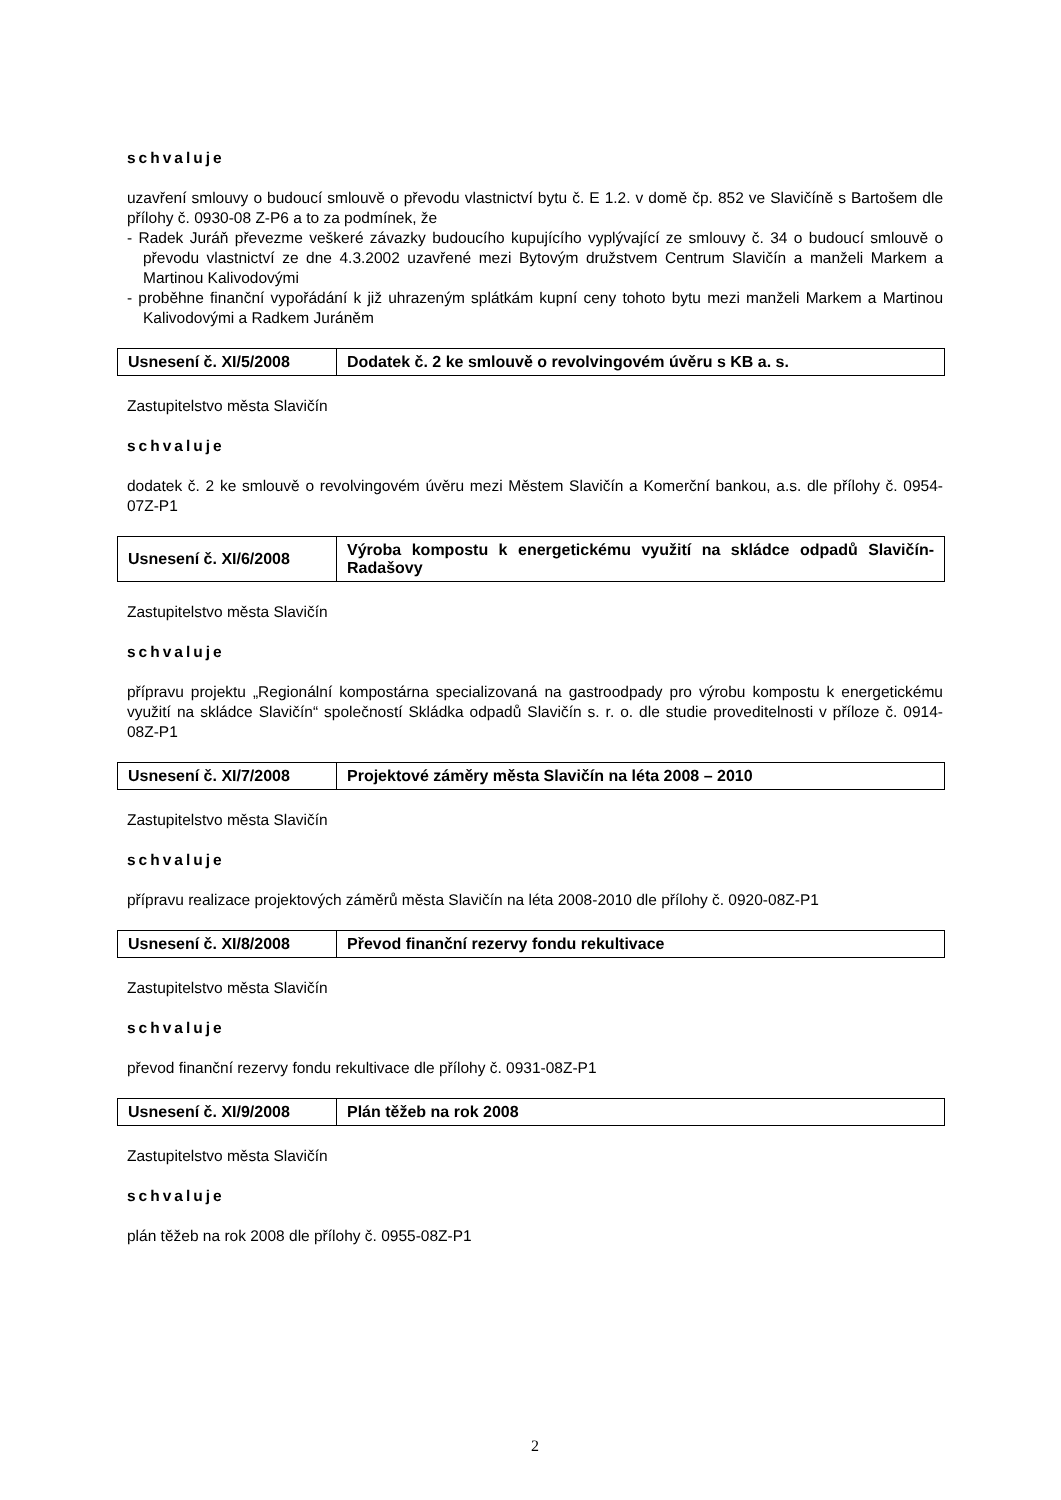schvaluje
uzavření smlouvy o budoucí smlouvě o převodu vlastnictví bytu č. E 1.2. v domě čp. 852 ve Slavičíně s Bartošem dle přílohy č. 0930-08 Z-P6 a to za podmínek, že
- Radek Juráň převezme veškeré závazky budoucího kupujícího vyplývající ze smlouvy č. 34 o budoucí smlouvě o převodu vlastnictví ze dne 4.3.2002 uzavřené mezi Bytovým družstvem Centrum Slavičín a manželi Markem a Martinou Kalivodovými
- proběhne finanční vypořádání k již uhrazeným splátkám kupní ceny tohoto bytu mezi manželi Markem a Martinou Kalivodovými a Radkem Juráněm
| Usnesení č. XI/5/2008 | Dodatek č. 2 ke smlouvě o revolvingovém úvěru s KB a. s. |
Zastupitelstvo města Slavičín
schvaluje
dodatek č. 2 ke smlouvě o revolvingovém úvěru mezi Městem Slavičín a Komerční bankou, a.s. dle přílohy č. 0954-07Z-P1
| Usnesení č. XI/6/2008 | Výroba kompostu k energetickému využití na skládce odpadů Slavičín-Radašovy |
Zastupitelstvo města Slavičín
schvaluje
přípravu projektu „Regionální kompostárna specializovaná na gastroodpady pro výrobu kompostu k energetickému využití na skládce Slavičín“ společností Skládka odpadů Slavičín s. r. o. dle studie proveditelnosti v příloze č. 0914-08Z-P1
| Usnesení č. XI/7/2008 | Projektové záměry města Slavičín na léta 2008 – 2010 |
Zastupitelstvo města Slavičín
schvaluje
přípravu realizace projektových záměrů města Slavičín na léta 2008-2010 dle přílohy č. 0920-08Z-P1
| Usnesení č. XI/8/2008 | Převod finanční rezervy fondu rekultivace |
Zastupitelstvo města Slavičín
schvaluje
převod finanční rezervy fondu rekultivace dle přílohy č. 0931-08Z-P1
| Usnesení č. XI/9/2008 | Plán těžeb na rok 2008 |
Zastupitelstvo města Slavičín
schvaluje
plán těžeb na rok 2008 dle přílohy č. 0955-08Z-P1
2